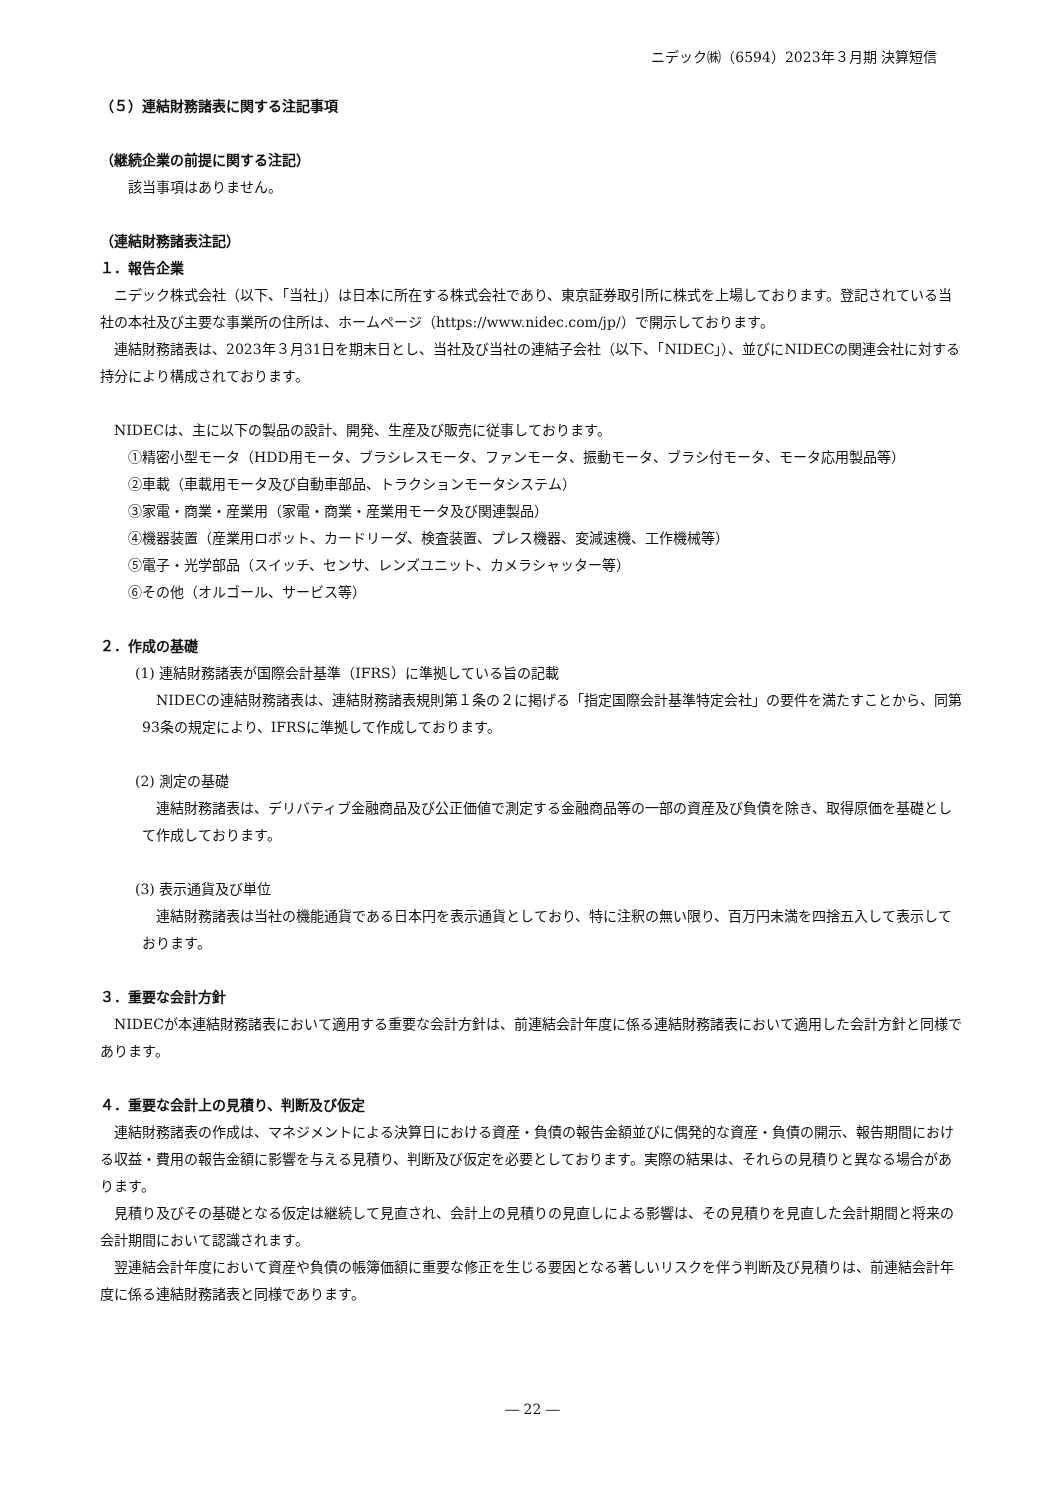ニデック㈱（6594）2023年３月期 決算短信
（５）連結財務諸表に関する注記事項
（継続企業の前提に関する注記）
該当事項はありません。
（連結財務諸表注記）
１．報告企業
ニデック株式会社（以下、「当社」）は日本に所在する株式会社であり、東京証券取引所に株式を上場しております。登記されている当社の本社及び主要な事業所の住所は、ホームページ（https://www.nidec.com/jp/）で開示しております。
連結財務諸表は、2023年３月31日を期末日とし、当社及び当社の連結子会社（以下、「NIDEC」）、並びにNIDECの関連会社に対する持分により構成されております。
NIDECは、主に以下の製品の設計、開発、生産及び販売に従事しております。
①精密小型モータ（HDD用モータ、ブラシレスモータ、ファンモータ、振動モータ、ブラシ付モータ、モータ応用製品等）
②車載（車載用モータ及び自動車部品、トラクションモータシステム）
③家電・商業・産業用（家電・商業・産業用モータ及び関連製品）
④機器装置（産業用ロボット、カードリーダ、検査装置、プレス機器、変減速機、工作機械等）
⑤電子・光学部品（スイッチ、センサ、レンズユニット、カメラシャッター等）
⑥その他（オルゴール、サービス等）
２．作成の基礎
(1) 連結財務諸表が国際会計基準（IFRS）に準拠している旨の記載
NIDECの連結財務諸表は、連結財務諸表規則第１条の２に掲げる「指定国際会計基準特定会社」の要件を満たすことから、同第93条の規定により、IFRSに準拠して作成しております。
(2) 測定の基礎
連結財務諸表は、デリバティブ金融商品及び公正価値で測定する金融商品等の一部の資産及び負債を除き、取得原価を基礎として作成しております。
(3) 表示通貨及び単位
連結財務諸表は当社の機能通貨である日本円を表示通貨としており、特に注釈の無い限り、百万円未満を四捨五入して表示しております。
３．重要な会計方針
NIDECが本連結財務諸表において適用する重要な会計方針は、前連結会計年度に係る連結財務諸表において適用した会計方針と同様であります。
４．重要な会計上の見積り、判断及び仮定
連結財務諸表の作成は、マネジメントによる決算日における資産・負債の報告金額並びに偶発的な資産・負債の開示、報告期間における収益・費用の報告金額に影響を与える見積り、判断及び仮定を必要としております。実際の結果は、それらの見積りと異なる場合があります。
見積り及びその基礎となる仮定は継続して見直され、会計上の見積りの見直しによる影響は、その見積りを見直した会計期間と将来の会計期間において認識されます。
翌連結会計年度において資産や負債の帳簿価額に重要な修正を生じる要因となる著しいリスクを伴う判断及び見積りは、前連結会計年度に係る連結財務諸表と同様であります。
― 22 ―